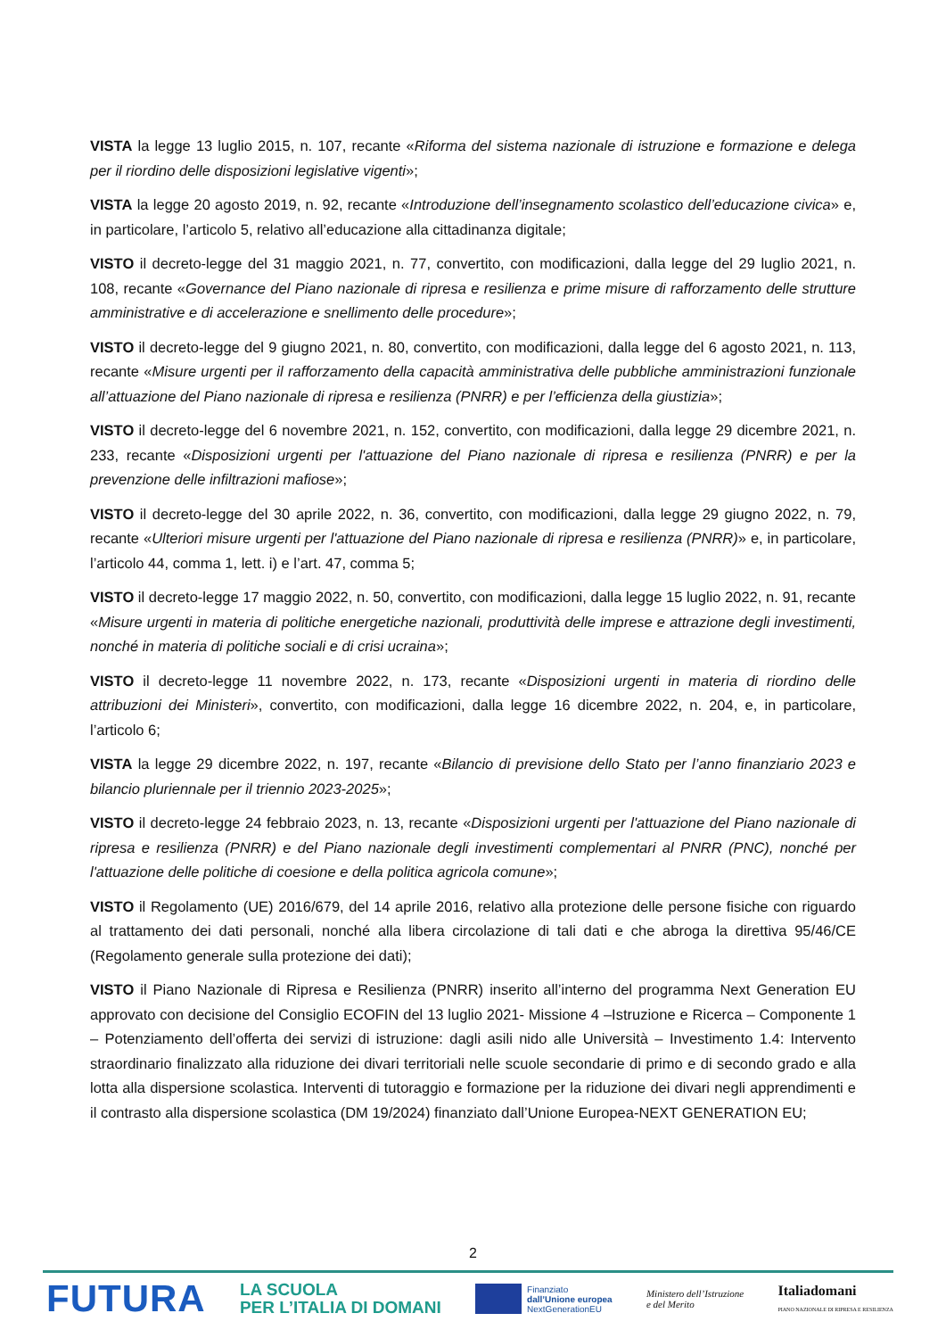VISTA la legge 13 luglio 2015, n. 107, recante «Riforma del sistema nazionale di istruzione e formazione e delega per il riordino delle disposizioni legislative vigenti»;
VISTA la legge 20 agosto 2019, n. 92, recante «Introduzione dell’insegnamento scolastico dell’educazione civica» e, in particolare, l’articolo 5, relativo all’educazione alla cittadinanza digitale;
VISTO il decreto-legge del 31 maggio 2021, n. 77, convertito, con modificazioni, dalla legge del 29 luglio 2021, n. 108, recante «Governance del Piano nazionale di ripresa e resilienza e prime misure di rafforzamento delle strutture amministrative e di accelerazione e snellimento delle procedure»;
VISTO il decreto-legge del 9 giugno 2021, n. 80, convertito, con modificazioni, dalla legge del 6 agosto 2021, n. 113, recante «Misure urgenti per il rafforzamento della capacità amministrativa delle pubbliche amministrazioni funzionale all’attuazione del Piano nazionale di ripresa e resilienza (PNRR) e per l’efficienza della giustizia»;
VISTO il decreto-legge del 6 novembre 2021, n. 152, convertito, con modificazioni, dalla legge 29 dicembre 2021, n. 233, recante «Disposizioni urgenti per l'attuazione del Piano nazionale di ripresa e resilienza (PNRR) e per la prevenzione delle infiltrazioni mafiose»;
VISTO il decreto-legge del 30 aprile 2022, n. 36, convertito, con modificazioni, dalla legge 29 giugno 2022, n. 79, recante «Ulteriori misure urgenti per l'attuazione del Piano nazionale di ripresa e resilienza (PNRR)» e, in particolare, l’articolo 44, comma 1, lett. i) e l’art. 47, comma 5;
VISTO il decreto-legge 17 maggio 2022, n. 50, convertito, con modificazioni, dalla legge 15 luglio 2022, n. 91, recante «Misure urgenti in materia di politiche energetiche nazionali, produttività delle imprese e attrazione degli investimenti, nonché in materia di politiche sociali e di crisi ucraina»;
VISTO il decreto-legge 11 novembre 2022, n. 173, recante «Disposizioni urgenti in materia di riordino delle attribuzioni dei Ministeri», convertito, con modificazioni, dalla legge 16 dicembre 2022, n. 204, e, in particolare, l’articolo 6;
VISTA la legge 29 dicembre 2022, n. 197, recante «Bilancio di previsione dello Stato per l’anno finanziario 2023 e bilancio pluriennale per il triennio 2023-2025»;
VISTO il decreto-legge 24 febbraio 2023, n. 13, recante «Disposizioni urgenti per l'attuazione del Piano nazionale di ripresa e resilienza (PNRR) e del Piano nazionale degli investimenti complementari al PNRR (PNC), nonché per l'attuazione delle politiche di coesione e della politica agricola comune»;
VISTO il Regolamento (UE) 2016/679, del 14 aprile 2016, relativo alla protezione delle persone fisiche con riguardo al trattamento dei dati personali, nonché alla libera circolazione di tali dati e che abroga la direttiva 95/46/CE (Regolamento generale sulla protezione dei dati);
VISTO il Piano Nazionale di Ripresa e Resilienza (PNRR) inserito all’interno del programma Next Generation EU approvato con decisione del Consiglio ECOFIN del 13 luglio 2021- Missione 4 –Istruzione e Ricerca – Componente 1 – Potenziamento dell’offerta dei servizi di istruzione: dagli asili nido alle Università – Investimento 1.4: Intervento straordinario finalizzato alla riduzione dei divari territoriali nelle scuole secondarie di primo e di secondo grado e alla lotta alla dispersione scolastica. Interventi di tutoraggio e formazione per la riduzione dei divari negli apprendimenti e il contrasto alla dispersione scolastica (DM 19/2024) finanziato dall’Unione Europea-NEXT GENERATION EU;
2
FUTURA
LA SCUOLA
PER L’ITALIA DI DOMANI
Finanziato
dall’Unione europea
NextGenerationEU
Ministero dell’Istruzione
e del Merito
Italiadomani
PIANO NAZIONALE DI RIPRESA E RESILIENZA